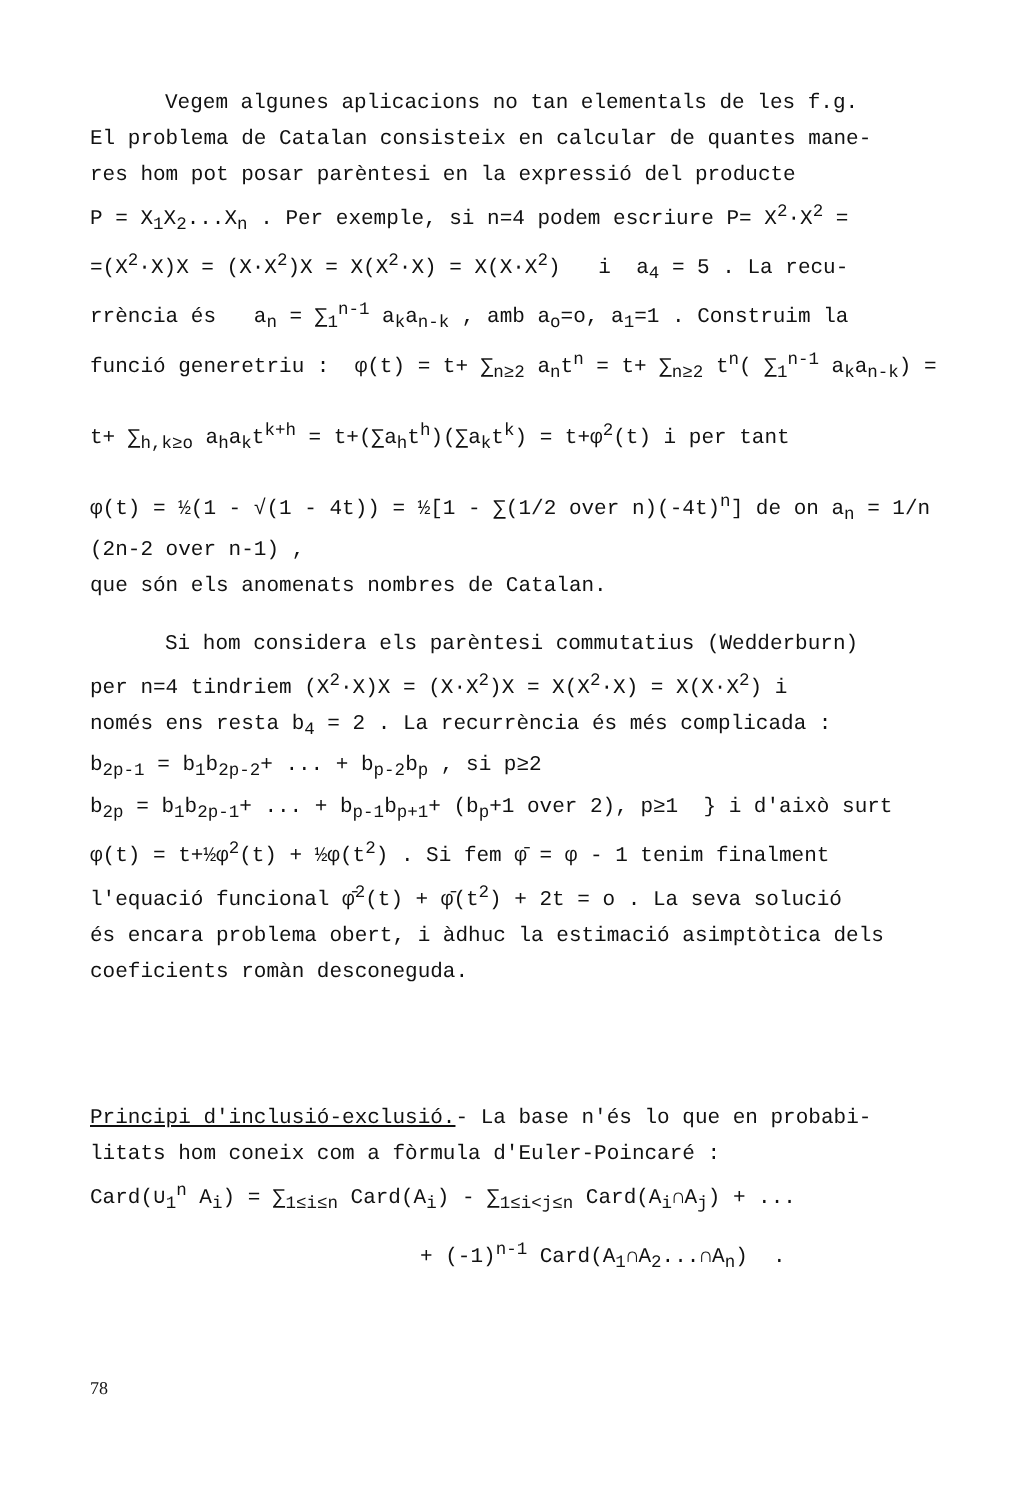Vegem algunes aplicacions no tan elementals de les f.g.
El problema de Catalan consisteix en calcular de quantes mane-
res hom pot posar parèntesi en la expressió del producte
P = X<sub>1</sub>X<sub>2</sub>...X<sub>n</sub> . Per exemple, si n=4 podem escriure P= X<sup>2</sup>·X<sup>2</sup> =
=(X<sup>2</sup>·X)X = (X·X<sup>2</sup>)X = X(X<sup>2</sup>·X) = X(X·X<sup>2</sup>) i a<sub>4</sub> = 5 . La recu-
rrència és a<sub>n</sub> = ∑<sub>1</sub><sup>n-1</sup> a<sub>k</sub>a<sub>n-k</sub> , amb a<sub>o</sub>=o, a<sub>1</sub>=1 . Construim la
funció generetriu : φ(t) = t+ ∑<sub>n≥2</sub> a<sub>n</sub>t<sup>n</sup> = t+ ∑<sub>n≥2</sub> t<sup>n</sup>( ∑<sub>1</sub><sup>n-1</sup> a<sub>k</sub>a<sub>n-k</sub>) =
t+ ∑<sub>h,k≥o</sub> a<sub>h</sub>a<sub>k</sub>t<sup>k+h</sup> = t+(∑a<sub>h</sub>t<sup>h</sup>)(∑a<sub>k</sub>t<sup>k</sup>) = t+φ<sup>2</sup>(t) i per tant
φ(t) = ½(1 - √(1 - 4t)) = ½[1 - ∑(1/2 over n)(-4t)<sup>n</sup>] de on a<sub>n</sub> = 1/n (2n-2 over n-1) ,
que són els anomenats nombres de Catalan.
Si hom considera els parèntesi commutatius (Wedderburn)
per n=4 tindriem (X<sup>2</sup>·X)X = (X·X<sup>2</sup>)X = X(X<sup>2</sup>·X) = X(X·X<sup>2</sup>) i
només ens resta b<sub>4</sub> = 2 . La recurrència és més complicada :
b<sub>2p-1</sub> = b<sub>1</sub>b<sub>2p-2</sub>+ ... + b<sub>p-2</sub>b<sub>p</sub> , si p≥2
b<sub>2p</sub> = b<sub>1</sub>b<sub>2p-1</sub>+ ... + b<sub>p-1</sub>b<sub>p+1</sub>+ (b<sub>p</sub>+1 over 2), p≥1 } i d'això surt
φ(t) = t+½φ<sup>2</sup>(t) + ½φ(t<sup>2</sup>) . Si fem φ̄ = φ - 1 tenim finalment
l'equació funcional φ̄<sup>2</sup>(t) + φ̄(t<sup>2</sup>) + 2t = o . La seva solució
és encara problema obert, i àdhuc la estimació asimptòtica dels
coeficients romàn desconeguda.
Principi d'inclusió-exclusió.- La base n'és lo que en probabi-
litats hom coneix com a fòrmula d'Euler-Poincaré :
Card(∪<sub>1</sub><sup>n</sup> A<sub>i</sub>) = ∑<sub>1≤i≤n</sub> Card(A<sub>i</sub>) - ∑<sub>1≤i<j≤n</sub> Card(A<sub>i</sub>∩A<sub>j</sub>) + ...
+ (-1)<sup>n-1</sup> Card(A<sub>1</sub>∩A<sub>2</sub>...∩A<sub>n</sub>) .
78